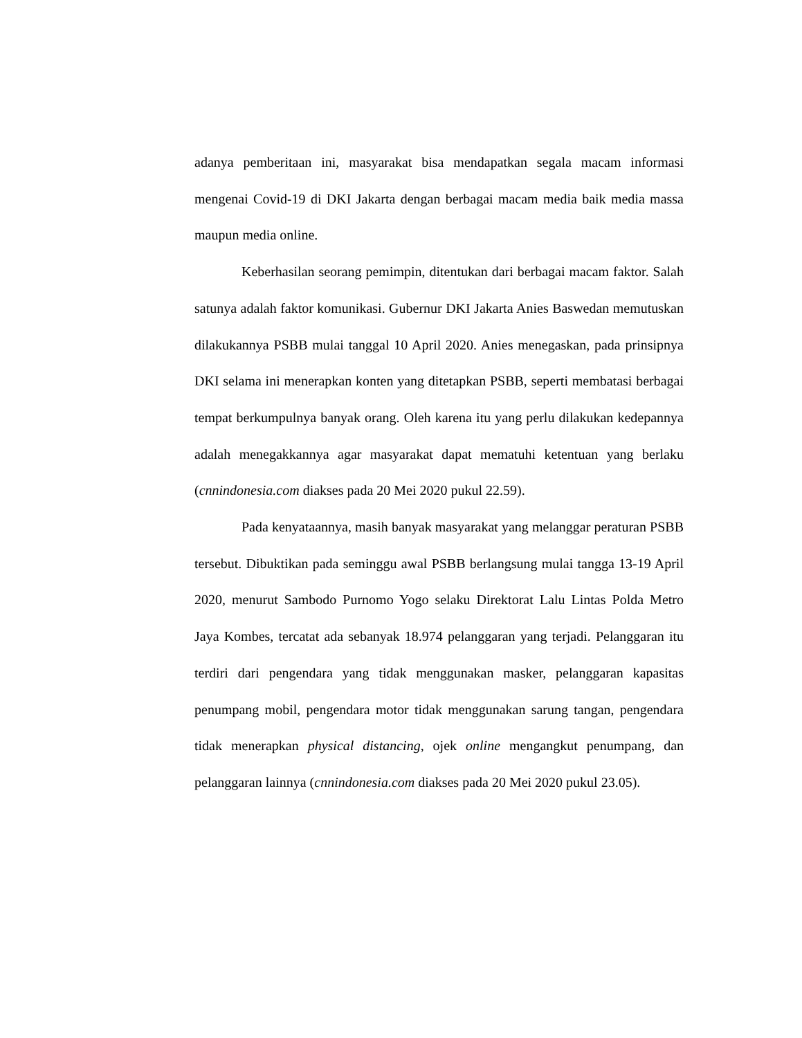adanya pemberitaan ini, masyarakat bisa mendapatkan segala macam informasi mengenai Covid-19 di DKI Jakarta dengan berbagai macam media baik media massa maupun media online.
Keberhasilan seorang pemimpin, ditentukan dari berbagai macam faktor. Salah satunya adalah faktor komunikasi. Gubernur DKI Jakarta Anies Baswedan memutuskan dilakukannya PSBB mulai tanggal 10 April 2020. Anies menegaskan, pada prinsipnya DKI selama ini menerapkan konten yang ditetapkan PSBB, seperti membatasi berbagai tempat berkumpulnya banyak orang. Oleh karena itu yang perlu dilakukan kedepannya adalah menegakkannya agar masyarakat dapat mematuhi ketentuan yang berlaku (cnnindonesia.com diakses pada 20 Mei 2020 pukul 22.59).
Pada kenyataannya, masih banyak masyarakat yang melanggar peraturan PSBB tersebut. Dibuktikan pada seminggu awal PSBB berlangsung mulai tangga 13-19 April 2020, menurut Sambodo Purnomo Yogo selaku Direktorat Lalu Lintas Polda Metro Jaya Kombes, tercatat ada sebanyak 18.974 pelanggaran yang terjadi. Pelanggaran itu terdiri dari pengendara yang tidak menggunakan masker, pelanggaran kapasitas penumpang mobil, pengendara motor tidak menggunakan sarung tangan, pengendara tidak menerapkan physical distancing, ojek online mengangkut penumpang, dan pelanggaran lainnya (cnnindonesia.com diakses pada 20 Mei 2020 pukul 23.05).